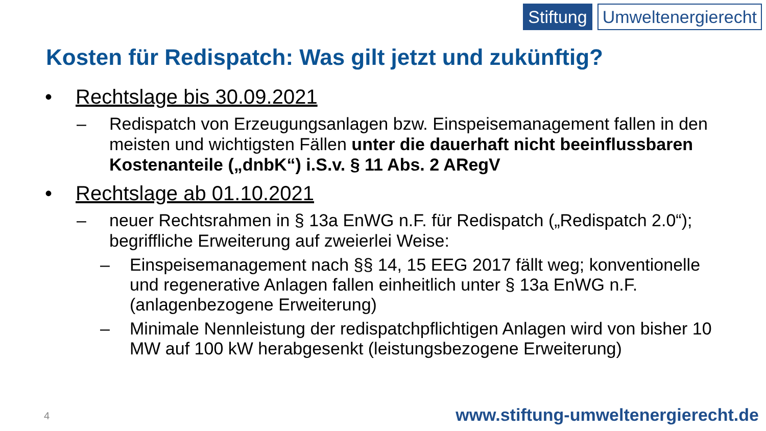Stiftung Umweltenergierecht
Kosten für Redispatch: Was gilt jetzt und zukünftig?
• Rechtslage bis 30.09.2021
– Redispatch von Erzeugungsanlagen bzw. Einspeisemanagement fallen in den meisten und wichtigsten Fällen unter die dauerhaft nicht beeinflussbaren Kostenanteile („dnbK“) i.S.v. § 11 Abs. 2 ARegV
• Rechtslage ab 01.10.2021
– neuer Rechtsrahmen in § 13a EnWG n.F. für Redispatch („Redispatch 2.0“); begriffliche Erweiterung auf zweierlei Weise:
– Einspeisemanagement nach §§ 14, 15 EEG 2017 fällt weg; konventionelle und regenerative Anlagen fallen einheitlich unter § 13a EnWG n.F. (anlagenbezogene Erweiterung)
– Minimale Nennleistung der redispatchpflichtigen Anlagen wird von bisher 10 MW auf 100 kW herabgesenkt (leistungsbezogene Erweiterung)
4
www.stiftung-umweltenergierecht.de